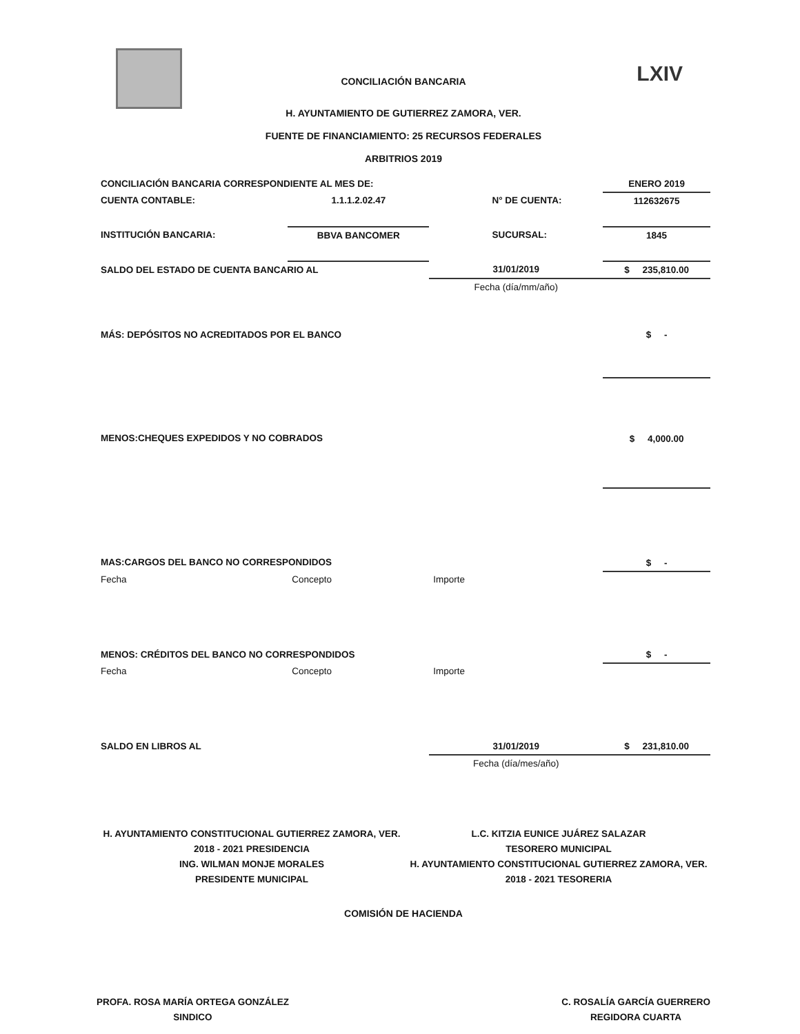LXIV
CONCILIACIÓN BANCARIA
H. AYUNTAMIENTO DE GUTIERREZ ZAMORA, VER.
FUENTE DE FINANCIAMIENTO: 25 RECURSOS FEDERALES
ARBITRIOS 2019
| CONCILIACIÓN BANCARIA CORRESPONDIENTE AL MES DE: | | | | ENERO 2019 |
| CUENTA CONTABLE: | 1.1.1.2.02.47 | | N° DE CUENTA: | 112632675 |
| INSTITUCIÓN BANCARIA: | BBVA BANCOMER | | SUCURSAL: | 1845 |
| SALDO DEL ESTADO DE CUENTA BANCARIO AL | | 31/01/2019 | | $ 235,810.00 |
| | | Fecha (día/mm/año) | | |
| MÁS: DEPÓSITOS NO ACREDITADOS POR EL BANCO | | | | $ - |
| MENOS:CHEQUES EXPEDIDOS Y NO COBRADOS | | | | $ 4,000.00 |
| MAS:CARGOS DEL BANCO NO CORRESPONDIDOS | | | | $ - |
| Fecha | Concepto | Importe | | |
| MENOS: CRÉDITOS DEL BANCO NO CORRESPONDIDOS | | | | $ - |
| Fecha | Concepto | Importe | | |
| SALDO EN LIBROS AL | | 31/01/2019 | | $ 231,810.00 |
| | | Fecha (día/mes/año) | | |
H. AYUNTAMIENTO CONSTITUCIONAL GUTIERREZ ZAMORA, VER. 2018 - 2021 PRESIDENCIA
ING. WILMAN MONJE MORALES
PRESIDENTE MUNICIPAL
L.C. KITZIA EUNICE JUÁREZ SALAZAR
TESORERO MUNICIPAL
H. AYUNTAMIENTO CONSTITUCIONAL GUTIERREZ ZAMORA, VER. 2018 - 2021 TESORERIA
COMISIÓN DE HACIENDA
PROFA. ROSA MARÍA ORTEGA GONZÁLEZ
SINDICO
C. ROSALÍA GARCÍA GUERRERO
REGIDORA CUARTA